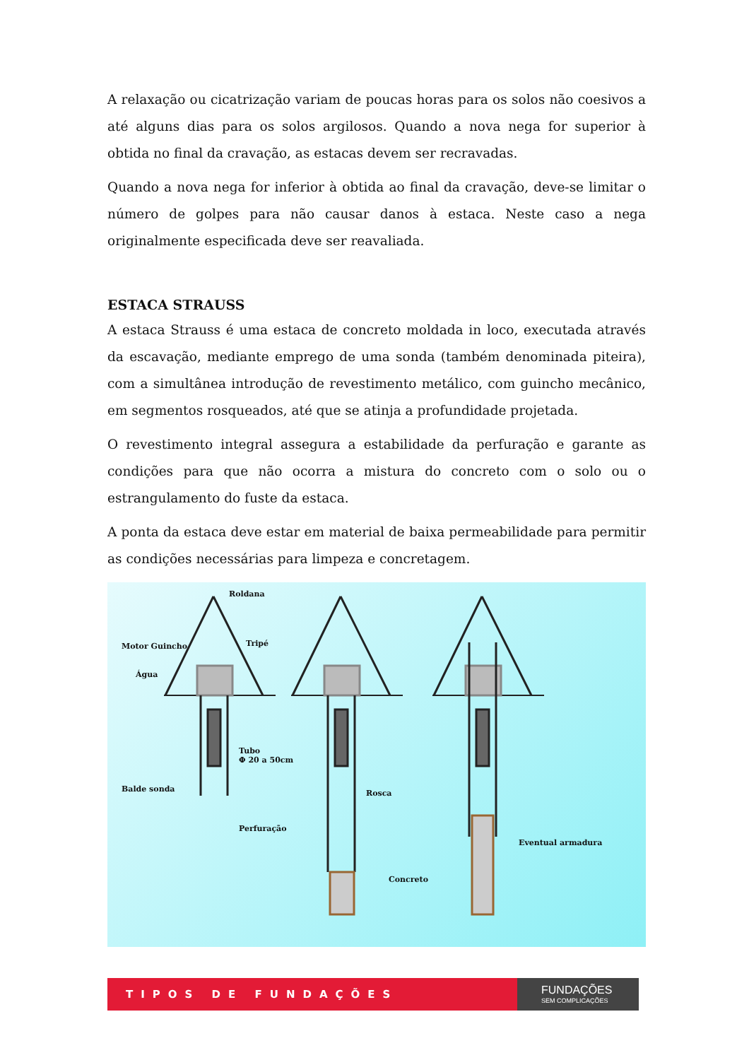A relaxação ou cicatrização variam de poucas horas para os solos não coesivos a até alguns dias para os solos argilosos. Quando a nova nega for superior à obtida no final da cravação, as estacas devem ser recravadas.
Quando a nova nega for inferior à obtida ao final da cravação, deve-se limitar o número de golpes para não causar danos à estaca. Neste caso a nega originalmente especificada deve ser reavaliada.
ESTACA STRAUSS
A estaca Strauss é uma estaca de concreto moldada in loco, executada através da escavação, mediante emprego de uma sonda (também denominada piteira), com a simultânea introdução de revestimento metálico, com guincho mecânico, em segmentos rosqueados, até que se atinja a profundidade projetada.
O revestimento integral assegura a estabilidade da perfuração e garante as condições para que não ocorra a mistura do concreto com o solo ou o estrangulamento do fuste da estaca.
A ponta da estaca deve estar em material de baixa permeabilidade para permitir as condições necessárias para limpeza e concretagem.
Roldana
Motor Guincho Tripé
Água
Tubo
Φ 20 a 50cm
Balde sonda
Perfuração
Rosca
Eventual armadura
Concreto
TIPOS DE FUNDAÇÕES
FUNDAÇÕES
SEM COMPLICAÇÕES